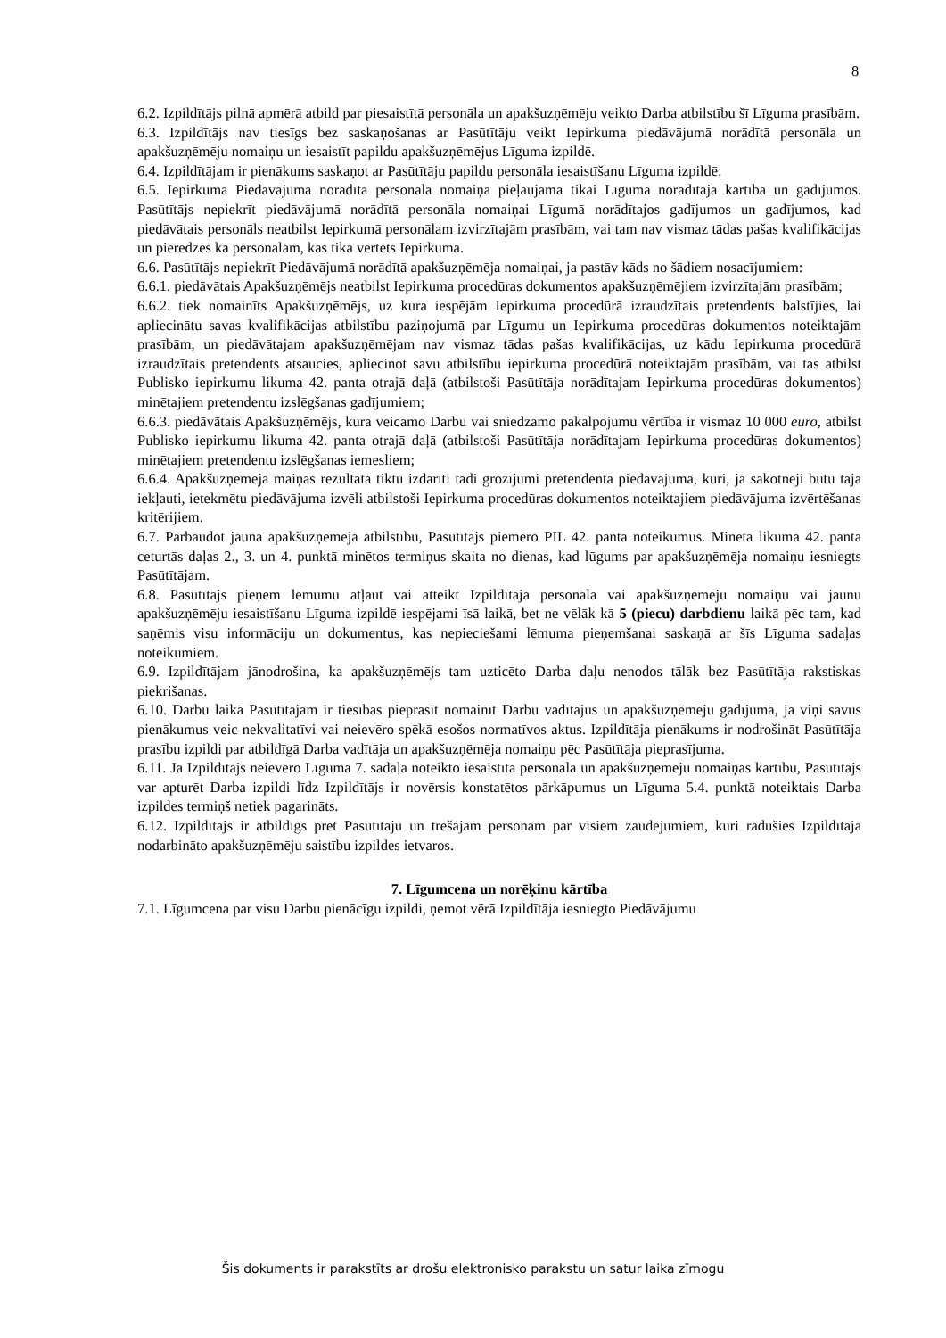8
6.2. Izpildītājs pilnā apmērā atbild par piesaistītā personāla un apakšuzņēmēju veikto Darba atbilstību šī Līguma prasībām.
6.3. Izpildītājs nav tiesīgs bez saskaņošanas ar Pasūtītāju veikt Iepirkuma piedāvājumā norādītā personāla un apakšuzņēmēju nomaiņu un iesaistīt papildu apakšuzņēmējus Līguma izpildē.
6.4. Izpildītājam ir pienākums saskaņot ar Pasūtītāju papildu personāla iesaistīšanu Līguma izpildē.
6.5. Iepirkuma Piedāvājumā norādītā personāla nomaiņa pieļaujama tikai Līgumā norādītajā kārtībā un gadījumos. Pasūtītājs nepiekrīt piedāvājumā norādītā personāla nomaiņai Līgumā norādītajos gadījumos un gadījumos, kad piedāvātais personāls neatbilst Iepirkumā personālam izvirzītajām prasībām, vai tam nav vismaz tādas pašas kvalifikācijas un pieredzes kā personālam, kas tika vērtēts Iepirkumā.
6.6. Pasūtītājs nepiekrīt Piedāvājumā norādītā apakšuzņēmēja nomaiņai, ja pastāv kāds no šādiem nosacījumiem:
6.6.1. piedāvātais Apakšuzņēmējs neatbilst Iepirkuma procedūras dokumentos apakšuzņēmējiem izvirzītajām prasībām;
6.6.2. tiek nomainīts Apakšuzņēmējs, uz kura iespējām Iepirkuma procedūrā izraudzītais pretendents balstījies, lai apliecinātu savas kvalifikācijas atbilstību paziņojumā par Līgumu un Iepirkuma procedūras dokumentos noteiktajām prasībām, un piedāvātajam apakšuzņēmējam nav vismaz tādas pašas kvalifikācijas, uz kādu Iepirkuma procedūrā izraudzītais pretendents atsaucies, apliecinot savu atbilstību iepirkuma procedūrā noteiktajām prasībām, vai tas atbilst Publisko iepirkumu likuma 42. panta otrajā daļā (atbilstoši Pasūtītāja norādītajam Iepirkuma procedūras dokumentos) minētajiem pretendentu izslēgšanas gadījumiem;
6.6.3. piedāvātais Apakšuzņēmējs, kura veicamo Darbu vai sniedzamo pakalpojumu vērtība ir vismaz 10 000 euro, atbilst Publisko iepirkumu likuma 42. panta otrajā daļā (atbilstoši Pasūtītāja norādītajam Iepirkuma procedūras dokumentos) minētajiem pretendentu izslēgšanas iemesliem;
6.6.4. Apakšuzņēmēja maiņas rezultātā tiktu izdarīti tādi grozījumi pretendenta piedāvājumā, kuri, ja sākotnēji būtu tajā iekļauti, ietekmētu piedāvājuma izvēli atbilstoši Iepirkuma procedūras dokumentos noteiktajiem piedāvājuma izvērtēšanas kritērijiem.
6.7. Pārbaudot jaunā apakšuzņēmēja atbilstību, Pasūtītājs piemēro PIL 42. panta noteikumus. Minētā likuma 42. panta ceturtās daļas 2., 3. un 4. punktā minētos termiņus skaita no dienas, kad lūgums par apakšuzņēmēja nomaiņu iesniegts Pasūtītājam.
6.8. Pasūtītājs pieņem lēmumu atļaut vai atteikt Izpildītāja personāla vai apakšuzņēmēju nomaiņu vai jaunu apakšuzņēmēju iesaistīšanu Līguma izpildē iespējami īsā laikā, bet ne vēlāk kā 5 (piecu) darbdienu laikā pēc tam, kad saņēmis visu informāciju un dokumentus, kas nepieciešami lēmuma pieņemšanai saskaņā ar šīs Līguma sadaļas noteikumiem.
6.9. Izpildītājam jānodrošina, ka apakšuzņēmējs tam uzticēto Darba daļu nenodos tālāk bez Pasūtītāja rakstiskas piekrišanas.
6.10. Darbu laikā Pasūtītājam ir tiesības pieprasīt nomainīt Darbu vadītājus un apakšuzņēmēju gadījumā, ja viņi savus pienākumus veic nekvalitatīvi vai neievēro spēkā esošos normatīvos aktus. Izpildītāja pienākums ir nodrošināt Pasūtītāja prasību izpildi par atbildīgā Darba vadītāja un apakšuzņēmēja nomaiņu pēc Pasūtītāja pieprasījuma.
6.11. Ja Izpildītājs neievēro Līguma 7. sadaļā noteikto iesaistītā personāla un apakšuzņēmēju nomaiņas kārtību, Pasūtītājs var apturēt Darba izpildi līdz Izpildītājs ir novērsis konstatētos pārkāpumus un Līguma 5.4. punktā noteiktais Darba izpildes termiņš netiek pagarināts.
6.12. Izpildītājs ir atbildīgs pret Pasūtītāju un trešajām personām par visiem zaudējumiem, kuri radušies Izpildītāja nodarbināto apakšuzņēmēju saistību izpildes ietvaros.
7. Līgumcena un norēķinu kārtība
7.1. Līgumcena par visu Darbu pienācīgu izpildi, ņemot vērā Izpildītāja iesniegto Piedāvājumu
Šis dokuments ir parakstīts ar drošu elektronisko parakstu un satur laika zīmogu